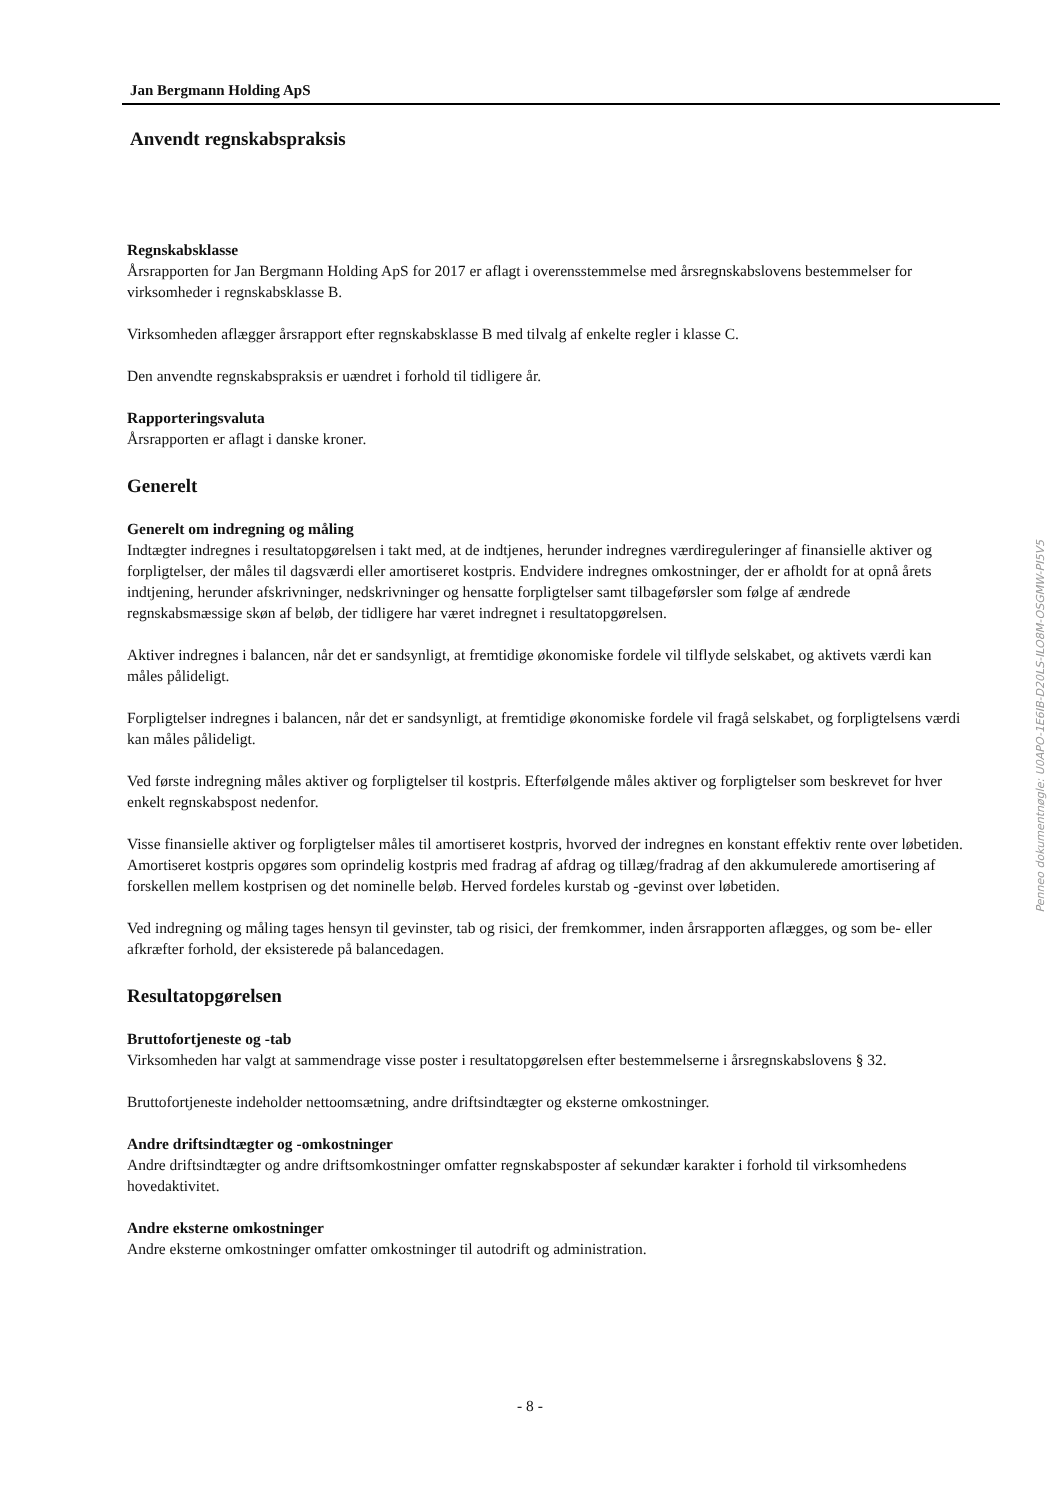Jan Bergmann Holding ApS
Anvendt regnskabspraksis
Regnskabsklasse
Årsrapporten for Jan Bergmann Holding ApS for 2017 er aflagt i overensstemmelse med årsregnskabslovens bestemmelser for virksomheder i regnskabsklasse B.
Virksomheden aflægger årsrapport efter regnskabsklasse B med tilvalg af enkelte regler i klasse C.
Den anvendte regnskabspraksis er uændret i forhold til tidligere år.
Rapporteringsvaluta
Årsrapporten er aflagt i danske kroner.
Generelt
Generelt om indregning og måling
Indtægter indregnes i resultatopgørelsen i takt med, at de indtjenes, herunder indregnes værdireguleringer af finansielle aktiver og forpligtelser, der måles til dagsværdi eller amortiseret kostpris. Endvidere indregnes omkostninger, der er afholdt for at opnå årets indtjening, herunder afskrivninger, nedskrivninger og hensatte forpligtelser samt tilbageførsler som følge af ændrede regnskabsmæssige skøn af beløb, der tidligere har været indregnet i resultatopgørelsen.
Aktiver indregnes i balancen, når det er sandsynligt, at fremtidige økonomiske fordele vil tilflyde selskabet, og aktivets værdi kan måles pålideligt.
Forpligtelser indregnes i balancen, når det er sandsynligt, at fremtidige økonomiske fordele vil fragå selskabet, og forpligtelsens værdi kan måles pålideligt.
Ved første indregning måles aktiver og forpligtelser til kostpris. Efterfølgende måles aktiver og forpligtelser som beskrevet for hver enkelt regnskabspost nedenfor.
Visse finansielle aktiver og forpligtelser måles til amortiseret kostpris, hvorved der indregnes en konstant effektiv rente over løbetiden. Amortiseret kostpris opgøres som oprindelig kostpris med fradrag af afdrag og tillæg/fradrag af den akkumulerede amortisering af forskellen mellem kostprisen og det nominelle beløb. Herved fordeles kurstab og -gevinst over løbetiden.
Ved indregning og måling tages hensyn til gevinster, tab og risici, der fremkommer, inden årsrapporten aflægges, og som be- eller afkræfter forhold, der eksisterede på balancedagen.
Resultatopgørelsen
Bruttofortjeneste og -tab
Virksomheden har valgt at sammendrage visse poster i resultatopgørelsen efter bestemmelserne i årsregnskabslovens § 32.
Bruttofortjeneste indeholder nettoomsætning, andre driftsindtægter og eksterne omkostninger.
Andre driftsindtægter og -omkostninger
Andre driftsindtægter og andre driftsomkostninger omfatter regnskabsposter af sekundær karakter i forhold til virksomhedens hovedaktivitet.
Andre eksterne omkostninger
Andre eksterne omkostninger omfatter omkostninger til autodrift og administration.
Penneo dokumentnøgle: U0APO-1E6IB-D20LS-ILO8M-OSGMW-PI5V5
- 8 -